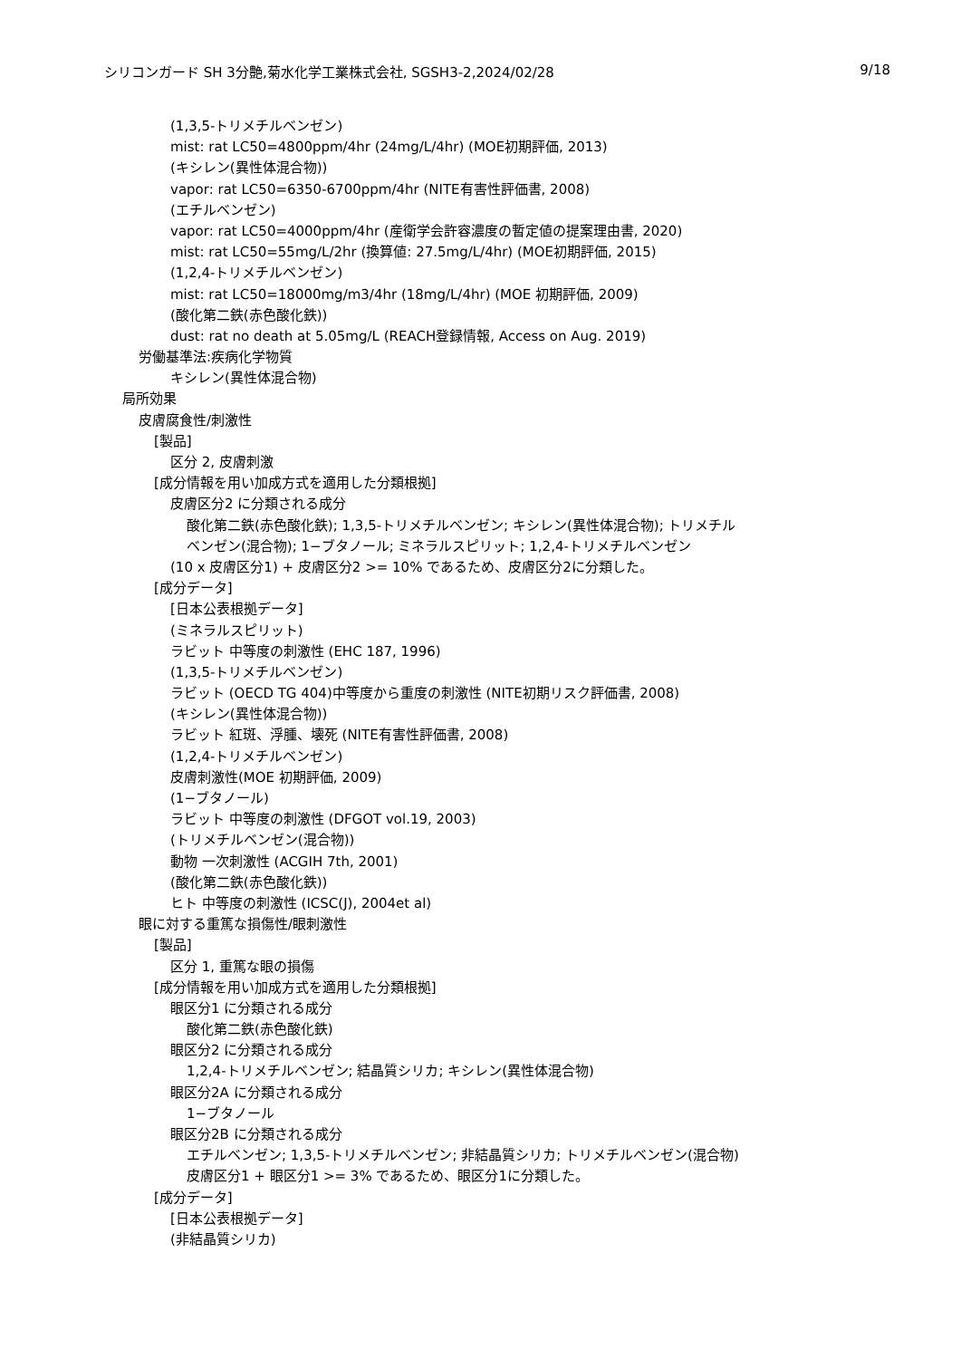シリコンガード SH 3分艶,菊水化学工業株式会社, SGSH3-2,2024/02/28 9/18
(1,3,5-トリメチルベンゼン)
mist: rat LC50=4800ppm/4hr (24mg/L/4hr) (MOE初期評価, 2013)
(キシレン(異性体混合物))
vapor: rat LC50=6350-6700ppm/4hr (NITE有害性評価書, 2008)
(エチルベンゼン)
vapor: rat LC50=4000ppm/4hr (産衛学会許容濃度の暫定値の提案理由書, 2020)
mist: rat LC50=55mg/L/2hr (換算値: 27.5mg/L/4hr) (MOE初期評価, 2015)
(1,2,4-トリメチルベンゼン)
mist: rat LC50=18000mg/m3/4hr (18mg/L/4hr) (MOE 初期評価, 2009)
(酸化第二鉄(赤色酸化鉄))
dust: rat no death at 5.05mg/L (REACH登録情報, Access on Aug. 2019)
労働基準法:疾病化学物質
キシレン(異性体混合物)
局所効果
皮膚腐食性/刺激性
[製品]
区分 2, 皮膚刺激
[成分情報を用い加成方式を適用した分類根拠]
皮膚区分2 に分類される成分
酸化第二鉄(赤色酸化鉄); 1,3,5-トリメチルベンゼン; キシレン(異性体混合物); トリメチル
ベンゼン(混合物); 1−ブタノール; ミネラルスピリット; 1,2,4-トリメチルベンゼン
(10 x 皮膚区分1) + 皮膚区分2 >= 10% であるため、皮膚区分2に分類した。
[成分データ]
[日本公表根拠データ]
(ミネラルスピリット)
ラビット 中等度の刺激性 (EHC 187, 1996)
(1,3,5-トリメチルベンゼン)
ラビット (OECD TG 404)中等度から重度の刺激性 (NITE初期リスク評価書, 2008)
(キシレン(異性体混合物))
ラビット 紅斑、浮腫、壊死 (NITE有害性評価書, 2008)
(1,2,4-トリメチルベンゼン)
皮膚刺激性(MOE 初期評価, 2009)
(1−ブタノール)
ラビット 中等度の刺激性 (DFGOT vol.19, 2003)
(トリメチルベンゼン(混合物))
動物 一次刺激性 (ACGIH 7th, 2001)
(酸化第二鉄(赤色酸化鉄))
ヒト 中等度の刺激性 (ICSC(J), 2004et al)
眼に対する重篤な損傷性/眼刺激性
[製品]
区分 1, 重篤な眼の損傷
[成分情報を用い加成方式を適用した分類根拠]
眼区分1 に分類される成分
酸化第二鉄(赤色酸化鉄)
眼区分2 に分類される成分
1,2,4-トリメチルベンゼン; 結晶質シリカ; キシレン(異性体混合物)
眼区分2A に分類される成分
1−ブタノール
眼区分2B に分類される成分
エチルベンゼン; 1,3,5-トリメチルベンゼン; 非結晶質シリカ; トリメチルベンゼン(混合物)
皮膚区分1 + 眼区分1 >= 3% であるため、眼区分1に分類した。
[成分データ]
[日本公表根拠データ]
(非結晶質シリカ)